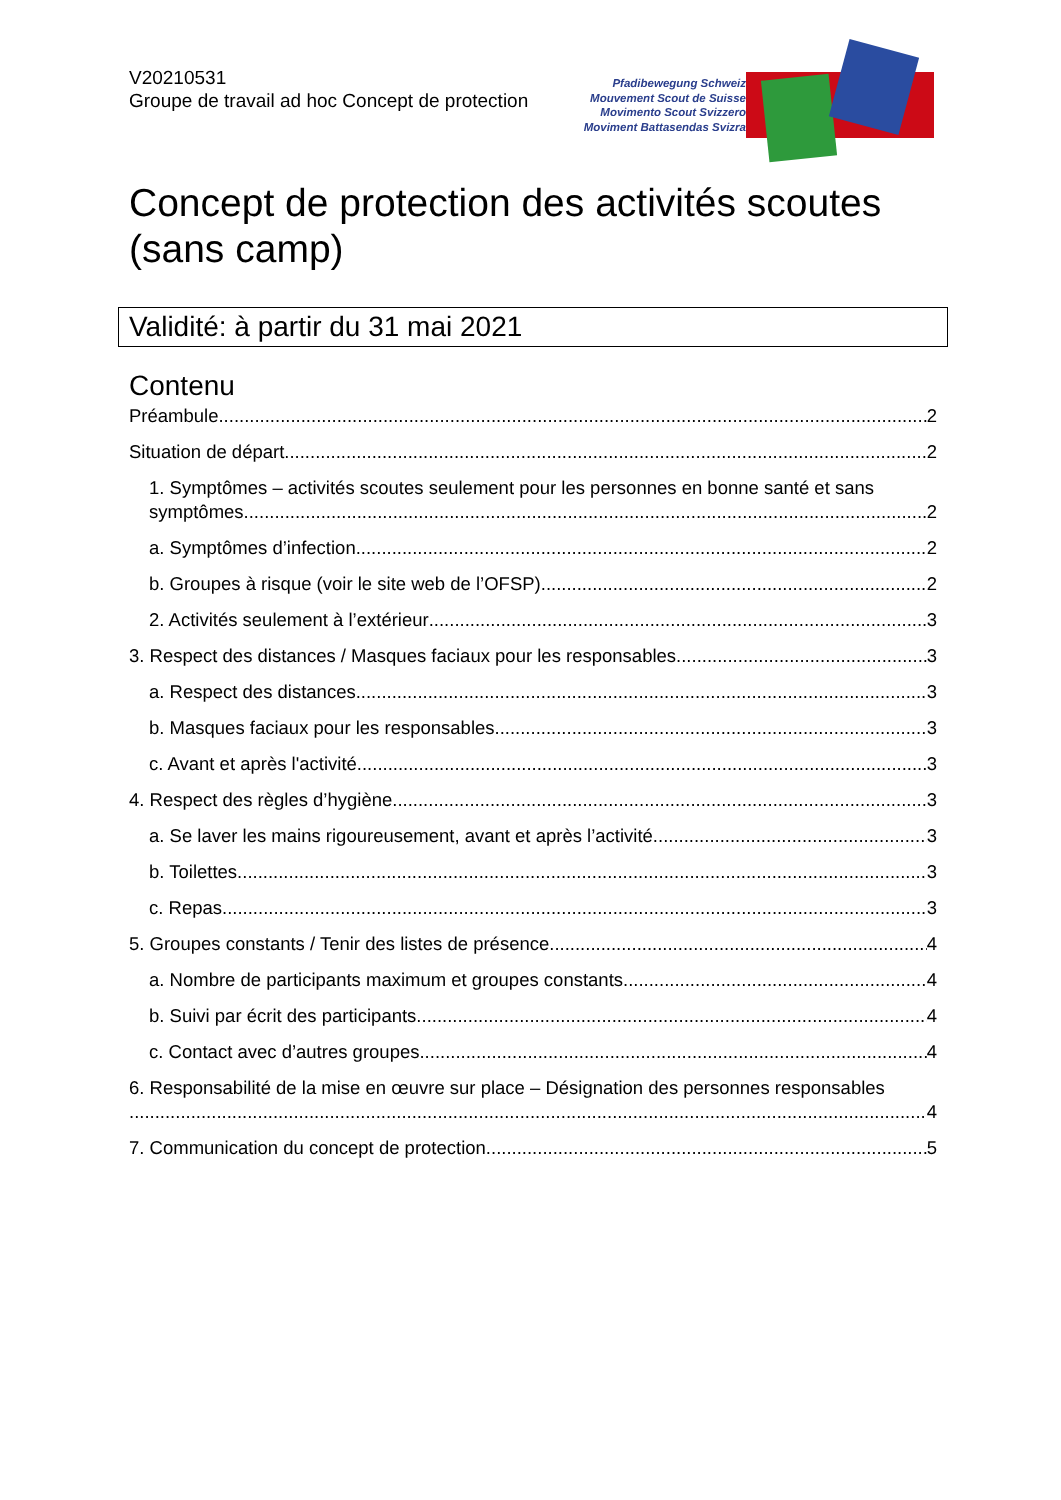V20210531
Groupe de travail ad hoc Concept de protection
Pfadibewegung Schweiz
Mouvement Scout de Suisse
Movimento Scout Svizzero
Moviment Battasendas Svizra
Concept de protection des activités scoutes
(sans camp)
Validité: à partir du 31 mai 2021
Contenu
Préambule 2
Situation de départ 2
1. Symptômes – activités scoutes seulement pour les personnes en bonne santé et sans
symptômes 2
a. Symptômes d’infection 2
b. Groupes à risque (voir le site web de l’OFSP) 2
2. Activités seulement à l’extérieur 3
3. Respect des distances / Masques faciaux pour les responsables 3
a. Respect des distances 3
b. Masques faciaux pour les responsables 3
c. Avant et après l'activité 3
4. Respect des règles d’hygiène 3
a. Se laver les mains rigoureusement, avant et après l’activité 3
b. Toilettes 3
c. Repas 3
5. Groupes constants / Tenir des listes de présence 4
a. Nombre de participants maximum et groupes constants 4
b. Suivi par écrit des participants 4
c. Contact avec d’autres groupes 4
6. Responsabilité de la mise en œuvre sur place – Désignation des personnes responsables
4
7. Communication du concept de protection 5